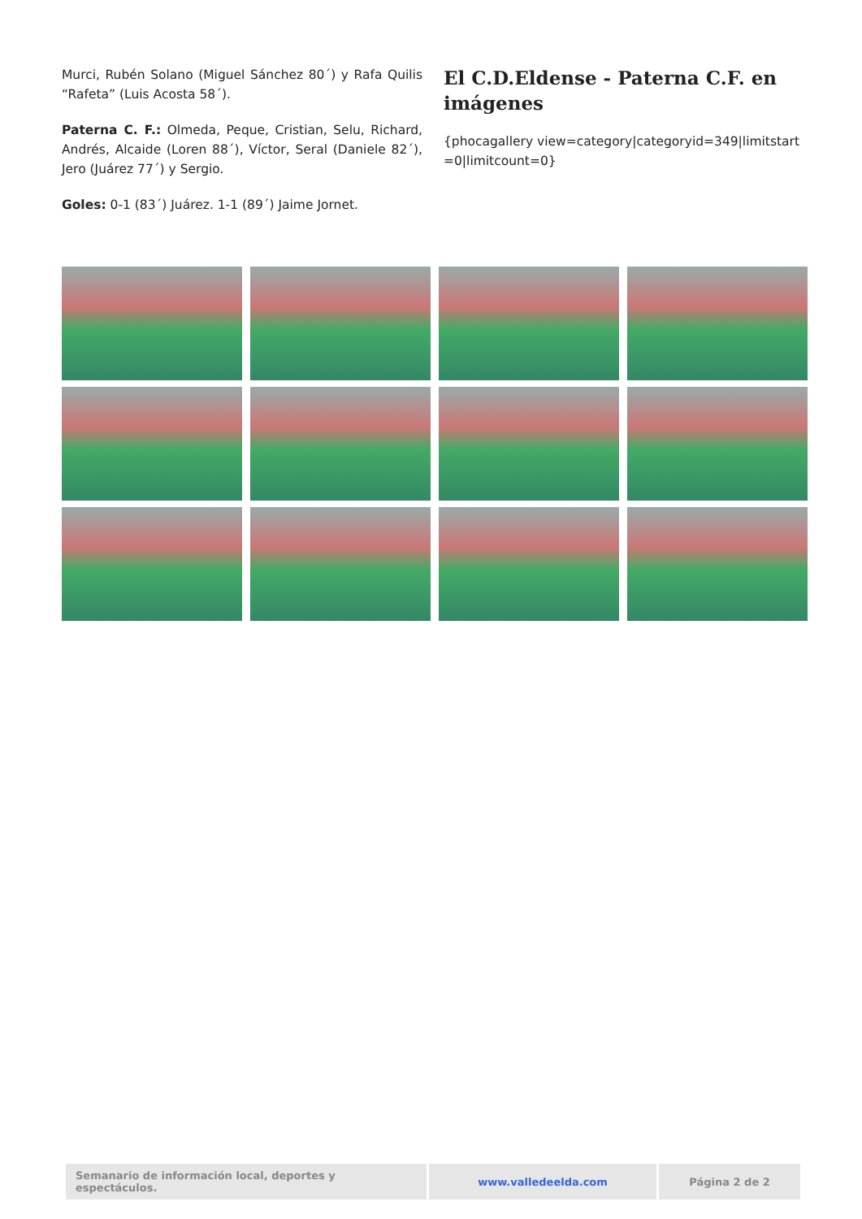Murci, Rubén Solano (Miguel Sánchez 80´) y Rafa Quilis “Rafeta” (Luis Acosta 58´).
Paterna C. F.: Olmeda, Peque, Cristian, Selu, Richard, Andrés, Alcaide (Loren 88´), Víctor, Seral (Daniele 82´), Jero (Juárez 77´) y Sergio.
Goles: 0-1 (83´) Juárez. 1-1 (89´) Jaime Jornet.
El C.D.Eldense - Paterna C.F. en imágenes
{phocagallery view=category|categoryid=349|limitstart=0|limitcount=0}
| Semanario de información local, deportes y espectáculos. | www.valledeelda.com | Página 2 de 2 |